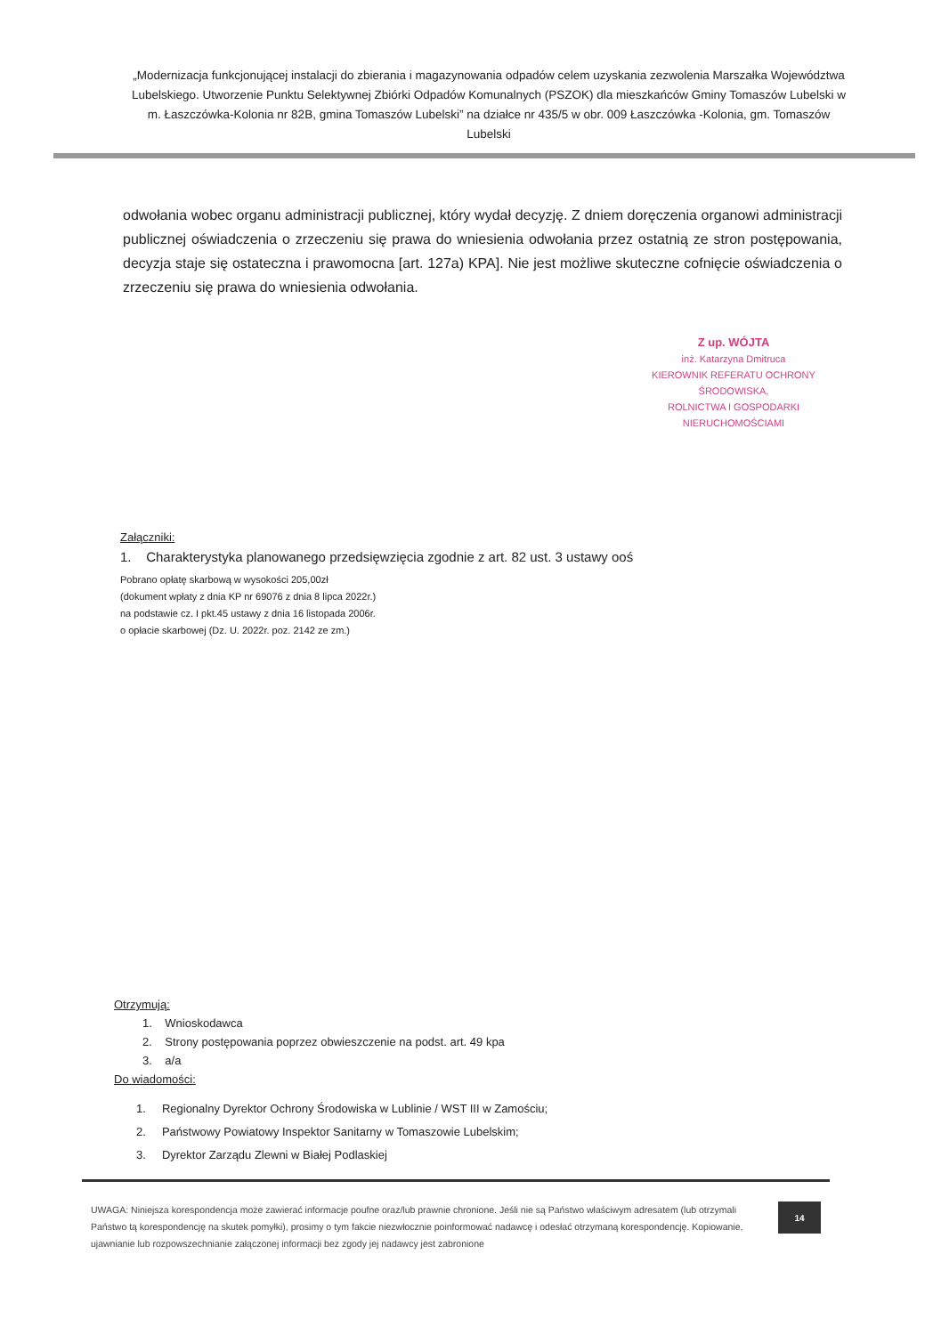„Modernizacja funkcjonującej instalacji do zbierania i magazynowania odpadów celem uzyskania zezwolenia Marszałka Województwa Lubelskiego. Utworzenie Punktu Selektywnej Zbiórki Odpadów Komunalnych (PSZOK) dla mieszkańców Gminy Tomaszów Lubelski w m. Łaszczówka-Kolonia nr 82B, gmina Tomaszów Lubelski” na działce nr 435/5 w obr. 009 Łaszczówka -Kolonia, gm. Tomaszów Lubelski
odwołania wobec organu administracji publicznej, który wydał decyzję. Z dniem doręczenia organowi administracji publicznej oświadczenia o zrzeczeniu się prawa do wniesienia odwołania przez ostatnią ze stron postępowania, decyzja staje się ostateczna i prawomocna [art. 127a) KPA]. Nie jest możliwe skuteczne cofnięcie oświadczenia o zrzeczeniu się prawa do wniesienia odwołania.
Z up. WÓJTA
inż. Katarzyna Dmitruca
KIEROWNIK REFERATU OCHRONY ŚRODOWISKA,
ROLNICTWA I GOSPODARKI NIERUCHOMOŚCIAMI
Załączniki:
1. Charakterystyka planowanego przedsięwzięcia zgodnie z art. 82 ust. 3 ustawy ooś
Pobrano opłatę skarbową w wysokości 205,00zł
(dokument wpłaty z dnia KP nr 69076 z dnia 8 lipca 2022r.)
na podstawie cz. I pkt.45 ustawy z dnia 16 listopada 2006r.
o opłacie skarbowej (Dz. U. 2022r. poz. 2142 ze zm.)
Otrzymują:
1. Wnioskodawca
2. Strony postępowania poprzez obwieszczenie na podst. art. 49 kpa
3. a/a
Do wiadomości:
1. Regionalny Dyrektor Ochrony Środowiska w Lublinie / WST III w Zamościu;
2. Państwowy Powiatowy Inspektor Sanitarny w Tomaszowie Lubelskim;
3. Dyrektor Zarządu Zlewni w Białej Podlaskiej
UWAGA: Niniejsza korespondencja może zawierać informacje poufne oraz/lub prawnie chronione. Jeśli nie są Państwo właściwym adresatem (lub otrzymali Państwo tą korespondencję na skutek pomyłki), prosimy o tym fakcie niezwłocznie poinformować nadawcę i odesłać otrzymaną korespondencję. Kopiowanie, ujawnianie lub rozpowszechnianie załączonej informacji bez zgody jej nadawcy jest zabronione
14